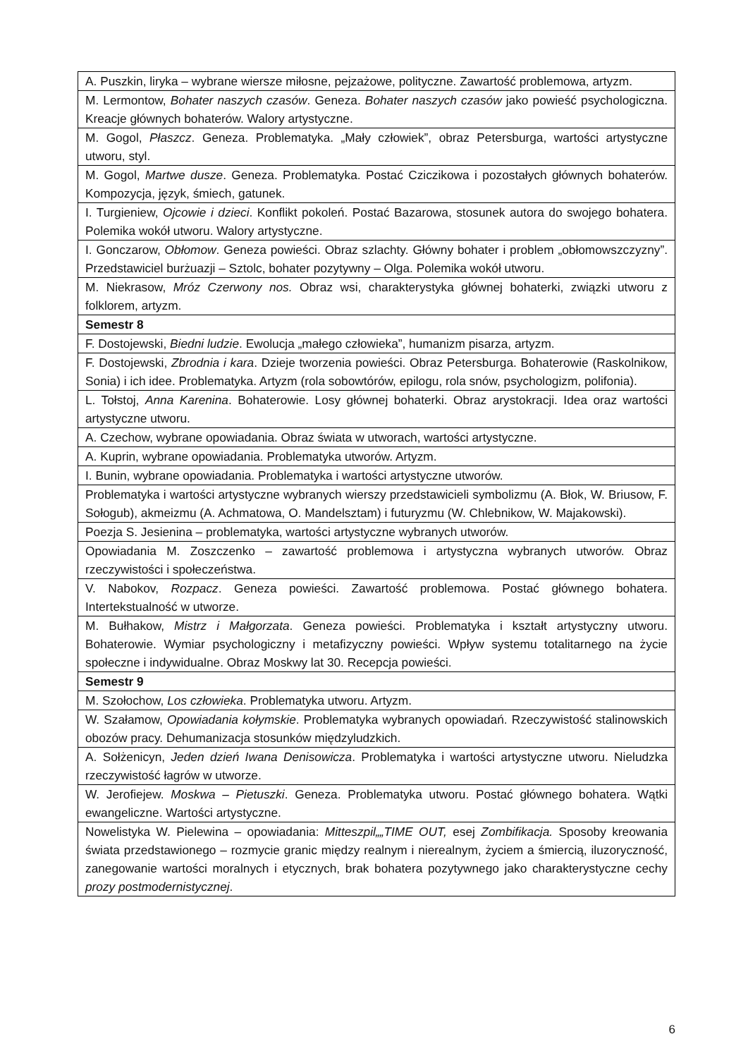| A. Puszkin, liryka – wybrane wiersze miłosne, pejzażowe, polityczne. Zawartość problemowa, artyzm. |
| M. Lermontow, Bohater naszych czasów . Geneza. Bohater naszych czasów jako powieść psychologiczna. Kreacje głównych bohaterów. Walory artystyczne. |
| M. Gogol, Płaszcz . Geneza. Problematyka. „Mały człowiek”, obraz Petersburga, wartości artystyczne utworu, styl. |
| M. Gogol, Martwe dusze . Geneza. Problematyka. Postać Cziczikowa i pozostałych głównych bohaterów. Kompozycja, język, śmiech, gatunek. |
| I. Turgieniew, Ojcowie i dzieci . Konflikt pokoleń. Postać Bazarowa, stosunek autora do swojego bohatera. Polemika wokół utworu. Walory artystyczne. |
| I. Gonczarow, Obłomow . Geneza powieści. Obraz szlachty. Główny bohater i problem „obłomowszczyzny”. Przedstawiciel burżuazji – Sztolc, bohater pozytywny – Olga. Polemika wokół utworu. |
| M. Niekrasow, Mróz Czerwony nos. Obraz wsi, charakterystyka głównej bohaterki, związki utworu z folklorem, artyzm. |
| Semestr 8 |
| F. Dostojewski, Biedni ludzie . Ewolucja „małego człowieka”, humanizm pisarza, artyzm. |
| F. Dostojewski, Zbrodnia i kara . Dzieje tworzenia powieści. Obraz Petersburga. Bohaterowie (Raskolnikow, Sonia) i ich idee. Problematyka. Artyzm (rola sobowtórów, epilogu, rola snów, psychologizm, polifonia). |
| L. Tołstoj, Anna Karenina . Bohaterowie. Losy głównej bohaterki. Obraz arystokracji. Idea oraz wartości artystyczne utworu. |
| A. Czechow, wybrane opowiadania. Obraz świata w utworach, wartości artystyczne. |
| A. Kuprin, wybrane opowiadania. Problematyka utworów. Artyzm. |
| I. Bunin, wybrane opowiadania. Problematyka i wartości artystyczne utworów. |
| Problematyka i wartości artystyczne wybranych wierszy przedstawicieli symbolizmu (A. Błok, W. Briusow, F. Sołogub), akmeizmu (A. Achmatowa, O. Mandelsztam) i futuryzmu (W. Chlebnikow, W. Majakowski). |
| Poezja S. Jesienina – problematyka, wartości artystyczne wybranych utworów. |
| Opowiadania M. Zoszczenko – zawartość problemowa i artystyczna wybranych utworów. Obraz rzeczywistości i społeczeństwa. |
| V. Nabokov, Rozpacz . Geneza powieści. Zawartość problemowa. Postać głównego bohatera. Intertekstualność w utworze. |
| M. Bułhakow, Mistrz i Małgorzata . Geneza powieści. Problematyka i kształt artystyczny utworu. Bohaterowie. Wymiar psychologiczny i metafizyczny powieści. Wpływ systemu totalitarnego na życie społeczne i indywidualne. Obraz Moskwy lat 30. Recepcja powieści. |
| Semestr 9 |
| M. Szołochow, Los człowieka . Problematyka utworu. Artyzm. |
| W. Szałamow, Opowiadania kołymskie . Problematyka wybranych opowiadań. Rzeczywistość stalinowskich obozów pracy. Dehumanizacja stosunków międzyludzkich. |
| A. Sołżenicyn, Jeden dzień Iwana Denisowicza . Problematyka i wartości artystyczne utworu. Nieludzka rzeczywistość łagrów w utworze. |
| W. Jerofiejew. Moskwa – Pietuszki . Geneza. Problematyka utworu. Postać głównego bohatera. Wątki ewangeliczne. Wartości artystyczne. |
| Nowelistyka W. Pielewina – opowiadania: Mitteszpil„„TIME OUT, esej Zombifikacja. Sposoby kreowania świata przedstawionego – rozmycie granic między realnym i nierealnym, życiem a śmiercią, iluzoryczność, zanegowanie wartości moralnych i etycznych, brak bohatera pozytywnego jako charakterystyczne cechy prozy postmodernistycznej . |
6